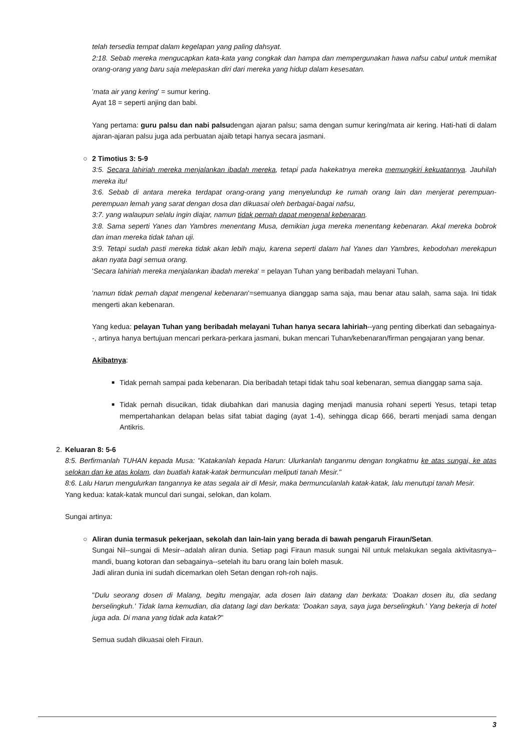telah tersedia tempat dalam kegelapan yang paling dahsyat.
2:18. Sebab mereka mengucapkan kata-kata yang congkak dan hampa dan mempergunakan hawa nafsu cabul untuk memikat orang-orang yang baru saja melepaskan diri dari mereka yang hidup dalam kesesatan.
'mata air yang kering' = sumur kering.
Ayat 18 = seperti anjing dan babi.
Yang pertama: guru palsu dan nabi palsudengan ajaran palsu; sama dengan sumur kering/mata air kering. Hati-hati di dalam ajaran-ajaran palsu juga ada perbuatan ajaib tetapi hanya secara jasmani.
○ 2 Timotius 3: 5-9
3:5. Secara lahiriah mereka menjalankan ibadah mereka, tetapi pada hakekatnya mereka memungkiri kekuatannya. Jauhilah mereka itu!
3:6. Sebab di antara mereka terdapat orang-orang yang menyelundup ke rumah orang lain dan menjerat perempuan-perempuan lemah yang sarat dengan dosa dan dikuasai oleh berbagai-bagai nafsu,
3:7. yang walaupun selalu ingin diajar, namun tidak pernah dapat mengenal kebenaran.
3:8. Sama seperti Yanes dan Yambres menentang Musa, demikian juga mereka menentang kebenaran. Akal mereka bobrok dan iman mereka tidak tahan uji.
3:9. Tetapi sudah pasti mereka tidak akan lebih maju, karena seperti dalam hal Yanes dan Yambres, kebodohan merekapun akan nyata bagi semua orang.
'Secara lahiriah mereka menjalankan ibadah mereka' = pelayan Tuhan yang beribadah melayani Tuhan.
'namun tidak pernah dapat mengenal kebenaran'=semuanya dianggap sama saja, mau benar atau salah, sama saja. Ini tidak mengerti akan kebenaran.
Yang kedua: pelayan Tuhan yang beribadah melayani Tuhan hanya secara lahiriah--yang penting diberkati dan sebagainya--, artinya hanya bertujuan mencari perkara-perkara jasmani, bukan mencari Tuhan/kebenaran/firman pengajaran yang benar.
Akibatnya:
■ Tidak pernah sampai pada kebenaran. Dia beribadah tetapi tidak tahu soal kebenaran, semua dianggap sama saja.
■ Tidak pernah disucikan, tidak diubahkan dari manusia daging menjadi manusia rohani seperti Yesus, tetapi tetap mempertahankan delapan belas sifat tabiat daging (ayat 1-4), sehingga dicap 666, berarti menjadi sama dengan Antikris.
2. Keluaran 8: 5-6
8:5. Berfirmanlah TUHAN kepada Musa: "Katakanlah kepada Harun: Ulurkanlah tanganmu dengan tongkatmu ke atas sungai, ke atas selokan dan ke atas kolam, dan buatlah katak-katak bermunculan meliputi tanah Mesir."
8:6. Lalu Harun mengulurkan tangannya ke atas segala air di Mesir, maka bermunculanlah katak-katak, lalu menutupi tanah Mesir.
Yang kedua: katak-katak muncul dari sungai, selokan, dan kolam.
Sungai artinya:
○ Aliran dunia termasuk pekerjaan, sekolah dan lain-lain yang berada di bawah pengaruh Firaun/Setan.
Sungai Nil--sungai di Mesir--adalah aliran dunia. Setiap pagi Firaun masuk sungai Nil untuk melakukan segala aktivitasnya--mandi, buang kotoran dan sebagainya--setelah itu baru orang lain boleh masuk.
Jadi aliran dunia ini sudah dicemarkan oleh Setan dengan roh-roh najis.
"Dulu seorang dosen di Malang, begitu mengajar, ada dosen lain datang dan berkata: 'Doakan dosen itu, dia sedang berselingkuh.' Tidak lama kemudian, dia datang lagi dan berkata: 'Doakan saya, saya juga berselingkuh.' Yang bekerja di hotel juga ada. Di mana yang tidak ada katak?"
Semua sudah dikuasai oleh Firaun.
3